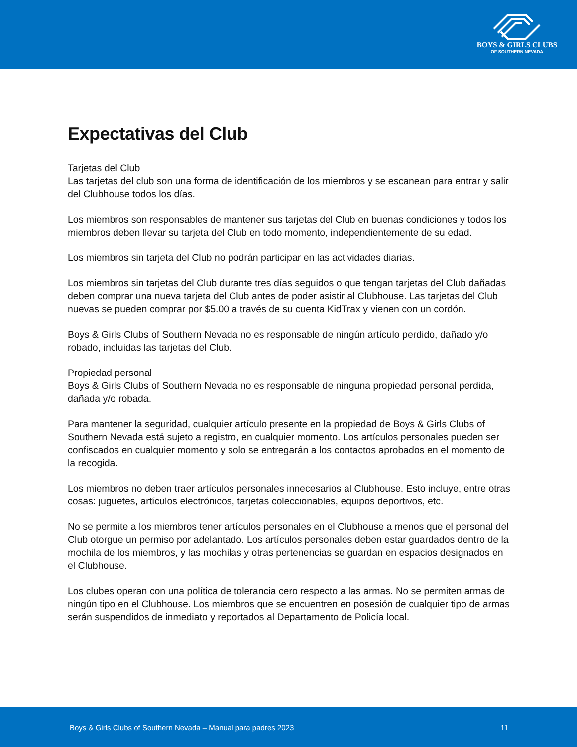BOYS & GIRLS CLUBS
OF SOUTHERN NEVADA
Expectativas del Club
Tarjetas del Club
Las tarjetas del club son una forma de identificación de los miembros y se escanean para entrar y salir del Clubhouse todos los días.
Los miembros son responsables de mantener sus tarjetas del Club en buenas condiciones y todos los miembros deben llevar su tarjeta del Club en todo momento, independientemente de su edad.
Los miembros sin tarjeta del Club no podrán participar en las actividades diarias.
Los miembros sin tarjetas del Club durante tres días seguidos o que tengan tarjetas del Club dañadas deben comprar una nueva tarjeta del Club antes de poder asistir al Clubhouse. Las tarjetas del Club nuevas se pueden comprar por $5.00 a través de su cuenta KidTrax y vienen con un cordón.
Boys & Girls Clubs of Southern Nevada no es responsable de ningún artículo perdido, dañado y/o robado, incluidas las tarjetas del Club.
Propiedad personal
Boys & Girls Clubs of Southern Nevada no es responsable de ninguna propiedad personal perdida, dañada y/o robada.
Para mantener la seguridad, cualquier artículo presente en la propiedad de Boys & Girls Clubs of Southern Nevada está sujeto a registro, en cualquier momento. Los artículos personales pueden ser confiscados en cualquier momento y solo se entregarán a los contactos aprobados en el momento de la recogida.
Los miembros no deben traer artículos personales innecesarios al Clubhouse. Esto incluye, entre otras cosas: juguetes, artículos electrónicos, tarjetas coleccionables, equipos deportivos, etc.
No se permite a los miembros tener artículos personales en el Clubhouse a menos que el personal del Club otorgue un permiso por adelantado. Los artículos personales deben estar guardados dentro de la mochila de los miembros, y las mochilas y otras pertenencias se guardan en espacios designados en el Clubhouse.
Los clubes operan con una política de tolerancia cero respecto a las armas. No se permiten armas de ningún tipo en el Clubhouse. Los miembros que se encuentren en posesión de cualquier tipo de armas serán suspendidos de inmediato y reportados al Departamento de Policía local.
Boys & Girls Clubs of Southern Nevada – Manual para padres 2023 11